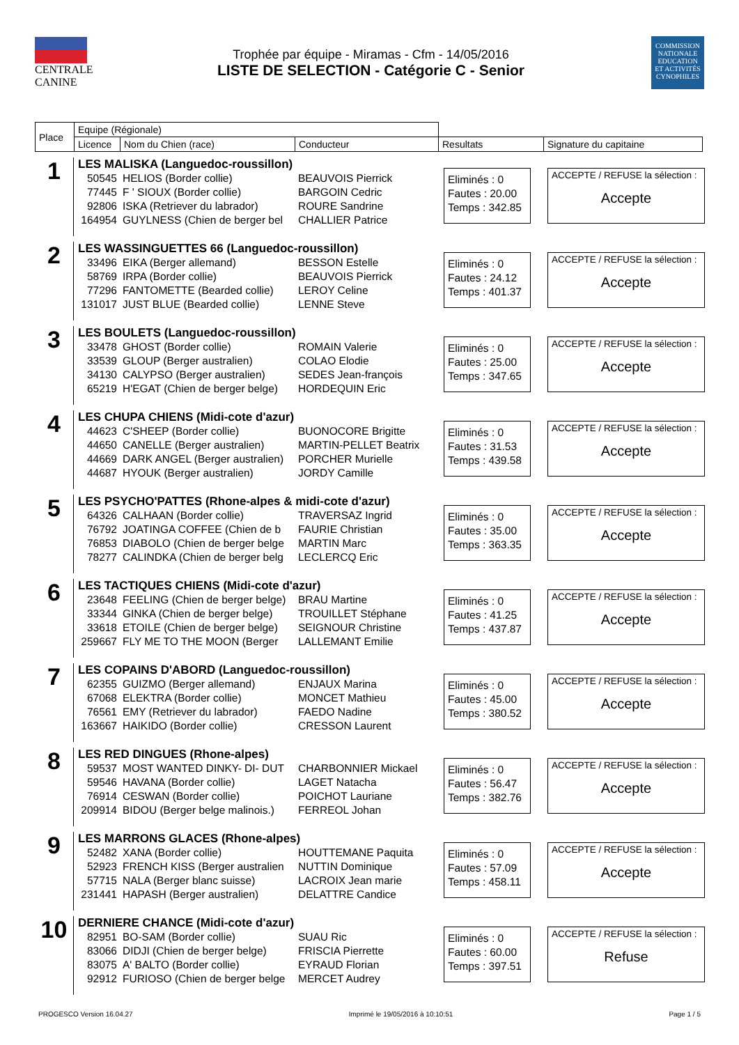CENTRALE
CANINE
Trophée par équipe - Miramas - Cfm - 14/05/2016
LISTE DE SELECTION - Catégorie C - Senior
COMMISSION
NATIONALE
EDUCATION
ET ACTIVITÉS
CYNOPHILES
| Place | Equipe (Régionale) | | | | |
| | Licence | Nom du Chien (race) | Conducteur | Resultats | Signature du capitaine |
1
LES MALISKA (Languedoc-roussillon)
50545 HELIOS (Border collie) BEAUVOIS Pierrick
77445 F ' SIOUX (Border collie) BARGOIN Cedric
92806 ISKA (Retriever du labrador) ROURE Sandrine
164954 GUYLNESS (Chien de berger bel CHALLIER Patrice
Eliminés : 0
Fautes : 20.00
Temps : 342.85
ACCEPTE / REFUSE la sélection :
Accepte
2
LES WASSINGUETTES 66 (Languedoc-roussillon)
33496 EIKA (Berger allemand) BESSON Estelle
58769 IRPA (Border collie) BEAUVOIS Pierrick
77296 FANTOMETTE (Bearded collie) LEROY Celine
131017 JUST BLUE (Bearded collie) LENNE Steve
Eliminés : 0
Fautes : 24.12
Temps : 401.37
ACCEPTE / REFUSE la sélection :
Accepte
3
LES BOULETS (Languedoc-roussillon)
33478 GHOST (Border collie) ROMAIN Valerie
33539 GLOUP (Berger australien) COLAO Elodie
34130 CALYPSO (Berger australien) SEDES Jean-françois
65219 H'EGAT (Chien de berger belge) HORDEQUIN Eric
Eliminés : 0
Fautes : 25.00
Temps : 347.65
ACCEPTE / REFUSE la sélection :
Accepte
4
LES CHUPA CHIENS (Midi-cote d'azur)
44623 C'SHEEP (Border collie) BUONOCORE Brigitte
44650 CANELLE (Berger australien) MARTIN-PELLET Beatrix
44669 DARK ANGEL (Berger australien) PORCHER Murielle
44687 HYOUK (Berger australien) JORDY Camille
Eliminés : 0
Fautes : 31.53
Temps : 439.58
ACCEPTE / REFUSE la sélection :
Accepte
5
LES PSYCHO'PATTES (Rhone-alpes & midi-cote d'azur)
64326 CALHAAN (Border collie) TRAVERSAZ Ingrid
76792 JOATINGA COFFEE (Chien de b FAURIE Christian
76853 DIABOLO (Chien de berger belge MARTIN Marc
78277 CALINDKA (Chien de berger belg LECLERCQ Eric
Eliminés : 0
Fautes : 35.00
Temps : 363.35
ACCEPTE / REFUSE la sélection :
Accepte
6
LES TACTIQUES CHIENS (Midi-cote d'azur)
23648 FEELING (Chien de berger belge) BRAU Martine
33344 GINKA (Chien de berger belge) TROUILLET Stéphane
33618 ETOILE (Chien de berger belge) SEIGNOUR Christine
259667 FLY ME TO THE MOON (Berger LALLEMANT Emilie
Eliminés : 0
Fautes : 41.25
Temps : 437.87
ACCEPTE / REFUSE la sélection :
Accepte
7
LES COPAINS D'ABORD (Languedoc-roussillon)
62355 GUIZMO (Berger allemand) ENJAUX Marina
67068 ELEKTRA (Border collie) MONCET Mathieu
76561 EMY (Retriever du labrador) FAEDO Nadine
163667 HAIKIDO (Border collie) CRESSON Laurent
Eliminés : 0
Fautes : 45.00
Temps : 380.52
ACCEPTE / REFUSE la sélection :
Accepte
8
LES RED DINGUES (Rhone-alpes)
59537 MOST WANTED DINKY- DI- DUT CHARBONNIER Mickael
59546 HAVANA (Border collie) LAGET Natacha
76914 CESWAN (Border collie) POICHOT Lauriane
209914 BIDOU (Berger belge malinois.) FERREOL Johan
Eliminés : 0
Fautes : 56.47
Temps : 382.76
ACCEPTE / REFUSE la sélection :
Accepte
9
LES MARRONS GLACES (Rhone-alpes)
52482 XANA (Border collie) HOUTTEMANE Paquita
52923 FRENCH KISS (Berger australien NUTTIN Dominique
57715 NALA (Berger blanc suisse) LACROIX Jean marie
231441 HAPASH (Berger australien) DELATTRE Candice
Eliminés : 0
Fautes : 57.09
Temps : 458.11
ACCEPTE / REFUSE la sélection :
Accepte
10
DERNIERE CHANCE (Midi-cote d'azur)
82951 BO-SAM (Border collie) SUAU Ric
83066 DIDJI (Chien de berger belge) FRISCIA Pierrette
83075 A' BALTO (Border collie) EYRAUD Florian
92912 FURIOSO (Chien de berger belge MERCET Audrey
Eliminés : 0
Fautes : 60.00
Temps : 397.51
ACCEPTE / REFUSE la sélection :
Refuse
PROGESCO Version 16.04.27 Imprimé le 19/05/2016 à 10:10:51 Page 1 / 5